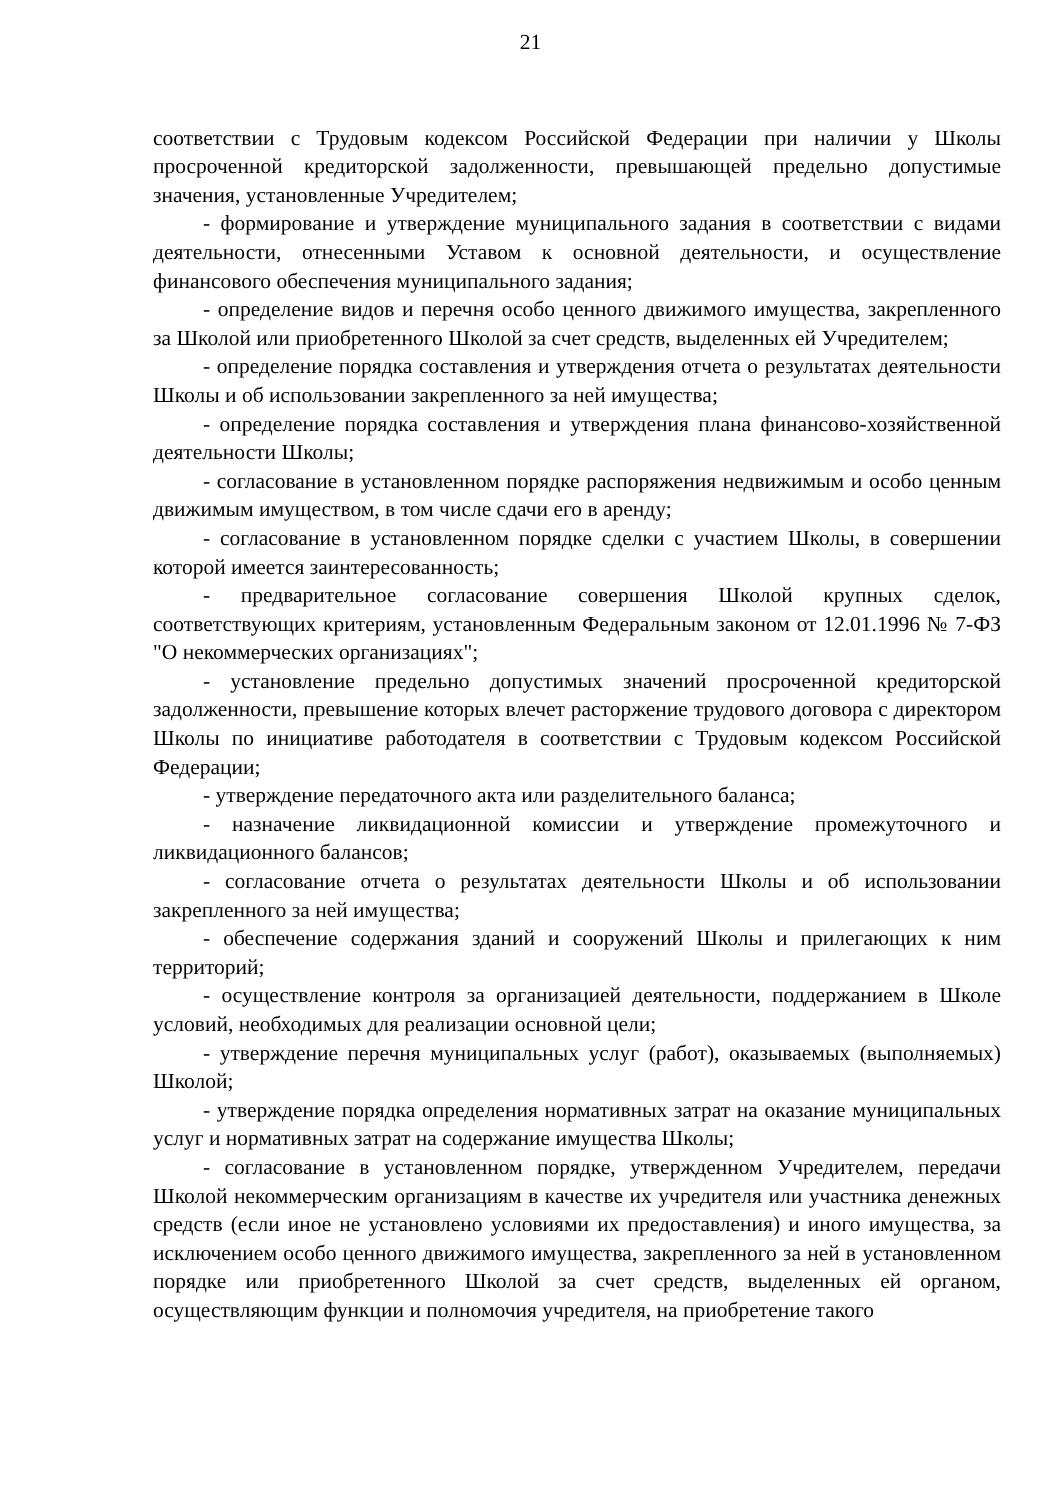21
соответствии с Трудовым кодексом Российской Федерации при наличии у Школы просроченной кредиторской задолженности, превышающей предельно допустимые значения, установленные Учредителем;
- формирование и утверждение муниципального задания в соответствии с видами деятельности, отнесенными Уставом к основной деятельности, и осуществление финансового обеспечения муниципального задания;
- определение видов и перечня особо ценного движимого имущества, закрепленного за Школой или приобретенного Школой за счет средств, выделенных ей Учредителем;
- определение порядка составления и утверждения отчета о результатах деятельности Школы и об использовании закрепленного за ней имущества;
- определение порядка составления и утверждения плана финансово-хозяйственной деятельности Школы;
- согласование в установленном порядке распоряжения недвижимым и особо ценным движимым имуществом, в том числе сдачи его в аренду;
- согласование в установленном порядке сделки с участием Школы, в совершении которой имеется заинтересованность;
- предварительное согласование совершения Школой крупных сделок, соответствующих критериям, установленным Федеральным законом от 12.01.1996 № 7-ФЗ "О некоммерческих организациях";
- установление предельно допустимых значений просроченной кредиторской задолженности, превышение которых влечет расторжение трудового договора с директором Школы по инициативе работодателя в соответствии с Трудовым кодексом Российской Федерации;
- утверждение передаточного акта или разделительного баланса;
- назначение ликвидационной комиссии и утверждение промежуточного и ликвидационного балансов;
- согласование отчета о результатах деятельности Школы и об использовании закрепленного за ней имущества;
- обеспечение содержания зданий и сооружений Школы и прилегающих к ним территорий;
- осуществление контроля за организацией деятельности, поддержанием в Школе условий, необходимых для реализации основной цели;
- утверждение перечня муниципальных услуг (работ), оказываемых (выполняемых) Школой;
- утверждение порядка определения нормативных затрат на оказание муниципальных услуг и нормативных затрат на содержание имущества Школы;
- согласование в установленном порядке, утвержденном Учредителем, передачи Школой некоммерческим организациям в качестве их учредителя или участника денежных средств (если иное не установлено условиями их предоставления) и иного имущества, за исключением особо ценного движимого имущества, закрепленного за ней в установленном порядке или приобретенного Школой за счет средств, выделенных ей органом, осуществляющим функции и полномочия учредителя, на приобретение такого